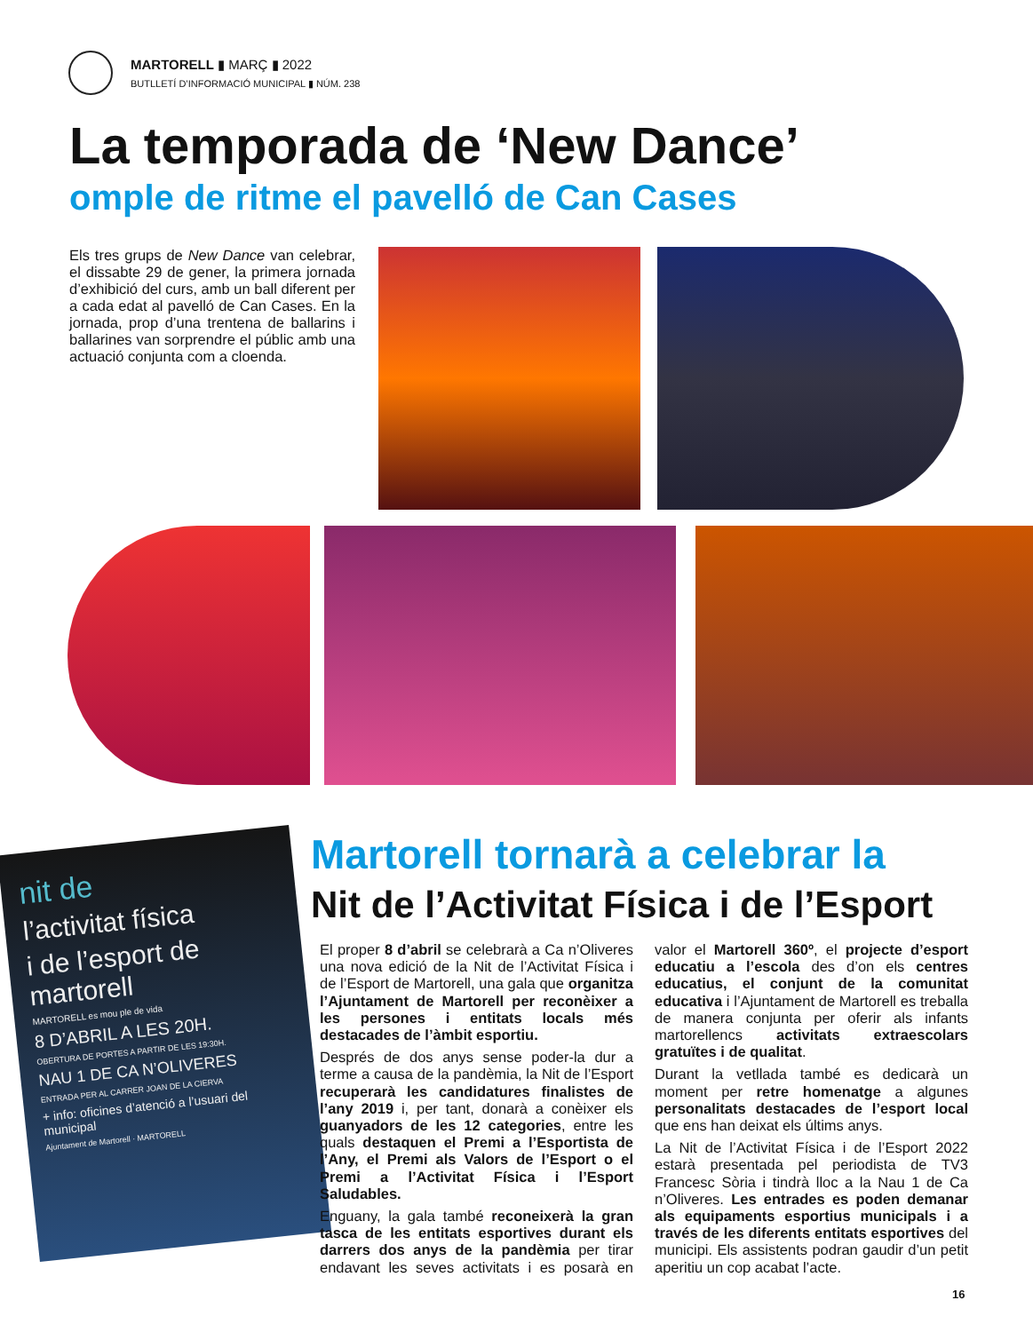MARTORELL ▮ MARÇ ▮ 2022
BUTLLETÍ D’INFORMACIÓ MUNICIPAL ▮ NÚM. 238
La temporada de ‘New Dance’
omple de ritme el pavelló de Can Cases
Els tres grups de New Dance van celebrar, el dissabte 29 de gener, la primera jornada d’exhibició del curs, amb un ball diferent per a cada edat al pavelló de Can Cases. En la jornada, prop d’una trentena de ballarins i ballarines van sorprendre el públic amb una actuació conjunta com a cloenda.
nit de
l’activitat física
i de l’esport de martorell
MARTORELL es mou ple de vida
8 D’ABRIL A LES 20H.
OBERTURA DE PORTES A PARTIR DE LES 19:30H.
NAU 1 DE CA N’OLIVERES
ENTRADA PER AL CARRER JOAN DE LA CIERVA
+ info: oficines d’atenció a l’usuari del municipal
Ajuntament de Martorell · MARTORELL
Martorell tornarà a celebrar la
Nit de l’Activitat Física i de l’Esport
El proper 8 d’abril se celebrarà a Ca n’Oliveres una nova edició de la Nit de l’Activitat Física i de l’Esport de Martorell, una gala que organitza l’Ajuntament de Martorell per reconèixer a les persones i entitats locals més destacades de l’àmbit esportiu.
Després de dos anys sense poder-la dur a terme a causa de la pandèmia, la Nit de l’Esport recuperarà les candidatures finalistes de l’any 2019 i, per tant, donarà a conèixer els guanyadors de les 12 categories, entre les quals destaquen el Premi a l’Esportista de l’Any, el Premi als Valors de l’Esport o el Premi a l’Activitat Física i l’Esport Saludables.
Enguany, la gala també reconeixerà la gran tasca de les entitats esportives durant els darrers dos anys de la pandèmia per tirar endavant les seves activitats i es posarà en valor el Martorell 360º, el projecte d’esport educatiu a l’escola des d’on els centres educatius, el conjunt de la comunitat educativa i l’Ajuntament de Martorell es treballa de manera conjunta per oferir als infants martorellencs activitats extraescolars gratuïtes i de qualitat.
Durant la vetllada també es dedicarà un moment per retre homenatge a algunes personalitats destacades de l’esport local que ens han deixat els últims anys.
La Nit de l’Activitat Física i de l’Esport 2022 estarà presentada pel periodista de TV3 Francesc Sòria i tindrà lloc a la Nau 1 de Ca n’Oliveres. Les entrades es poden demanar als equipaments esportius municipals i a través de les diferents entitats esportives del municipi. Els assistents podran gaudir d’un petit aperitiu un cop acabat l’acte.
16